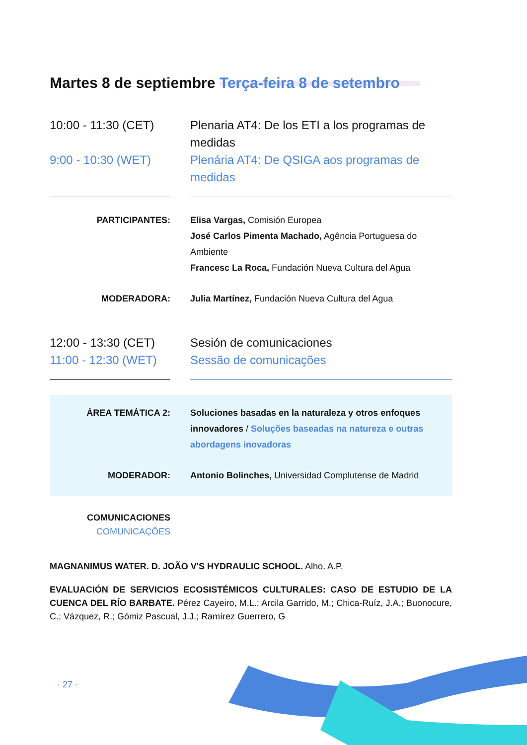Martes 8 de septiembre Terça-feira 8 de setembro
10:00 - 11:30 (CET)
9:00 - 10:30 (WET)
Plenaria AT4: De los ETI a los programas de medidas
Plenária AT4: De QSIGA aos programas de medidas
PARTICIPANTES: Elisa Vargas, Comisión Europea
José Carlos Pimenta Machado, Agência Portuguesa do Ambiente
Francesc La Roca, Fundación Nueva Cultura del Agua
MODERADORA: Julia Martínez, Fundación Nueva Cultura del Agua
12:00 - 13:30 (CET)
11:00 - 12:30 (WET)
Sesión de comunicaciones
Sessão de comunicações
ÁREA TEMÁTICA 2: Soluciones basadas en la naturaleza y otros enfoques innovadores / Soluções baseadas na natureza e outras abordagens inovadoras
MODERADOR: Antonio Bolinches, Universidad Complutense de Madrid
COMUNICACIONES
COMUNICAÇÕES
MAGNANIMUS WATER. D. JOÃO V'S HYDRAULIC SCHOOL. Alho, A.P.
EVALUACIÓN DE SERVICIOS ECOSISTÉMICOS CULTURALES: CASO DE ESTUDIO DE LA CUENCA DEL RÍO BARBATE. Pérez Cayeiro, M.L.; Arcila Garrido, M.; Chica-Ruíz, J.A.; Buonocure, C.; Vázquez, R.; Gómiz Pascual, J.J.; Ramírez Guerrero, G
· 27 ·